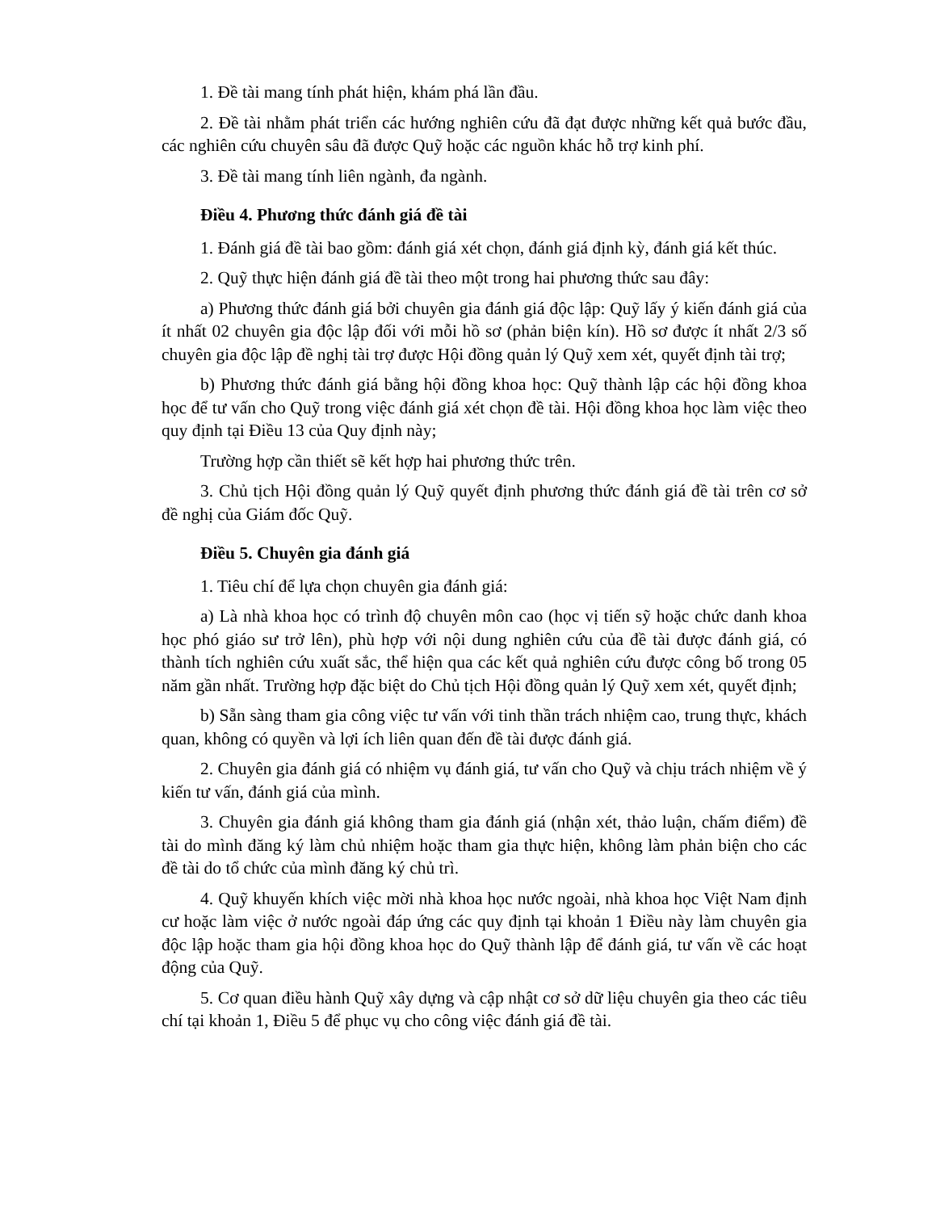1. Đề tài mang tính phát hiện, khám phá lần đầu.
2. Đề tài nhằm phát triển các hướng nghiên cứu đã đạt được những kết quả bước đầu, các nghiên cứu chuyên sâu đã được Quỹ hoặc các nguồn khác hỗ trợ kinh phí.
3. Đề tài mang tính liên ngành, đa ngành.
Điều 4. Phương thức đánh giá đề tài
1. Đánh giá đề tài bao gồm: đánh giá xét chọn, đánh giá định kỳ, đánh giá kết thúc.
2. Quỹ thực hiện đánh giá đề tài theo một trong hai phương thức sau đây:
a) Phương thức đánh giá bởi chuyên gia đánh giá độc lập: Quỹ lấy ý kiến đánh giá của ít nhất 02 chuyên gia độc lập đối với mỗi hồ sơ (phản biện kín). Hồ sơ được ít nhất 2/3 số chuyên gia độc lập đề nghị tài trợ được Hội đồng quản lý Quỹ xem xét, quyết định tài trợ;
b) Phương thức đánh giá bằng hội đồng khoa học: Quỹ thành lập các hội đồng khoa học để tư vấn cho Quỹ trong việc đánh giá xét chọn đề tài. Hội đồng khoa học làm việc theo quy định tại Điều 13 của Quy định này;
Trường hợp cần thiết sẽ kết hợp hai phương thức trên.
3. Chủ tịch Hội đồng quản lý Quỹ quyết định phương thức đánh giá đề tài trên cơ sở đề nghị của Giám đốc Quỹ.
Điều 5. Chuyên gia đánh giá
1. Tiêu chí để lựa chọn chuyên gia đánh giá:
a) Là nhà khoa học có trình độ chuyên môn cao (học vị tiến sỹ hoặc chức danh khoa học phó giáo sư trở lên), phù hợp với nội dung nghiên cứu của đề tài được đánh giá, có thành tích nghiên cứu xuất sắc, thể hiện qua các kết quả nghiên cứu được công bố trong 05 năm gần nhất. Trường hợp đặc biệt do Chủ tịch Hội đồng quản lý Quỹ xem xét, quyết định;
b) Sẵn sàng tham gia công việc tư vấn với tinh thần trách nhiệm cao, trung thực, khách quan, không có quyền và lợi ích liên quan đến đề tài được đánh giá.
2. Chuyên gia đánh giá có nhiệm vụ đánh giá, tư vấn cho Quỹ và chịu trách nhiệm về ý kiến tư vấn, đánh giá của mình.
3. Chuyên gia đánh giá không tham gia đánh giá (nhận xét, thảo luận, chấm điểm) đề tài do mình đăng ký làm chủ nhiệm hoặc tham gia thực hiện, không làm phản biện cho các đề tài do tổ chức của mình đăng ký chủ trì.
4. Quỹ khuyến khích việc mời nhà khoa học nước ngoài, nhà khoa học Việt Nam định cư hoặc làm việc ở nước ngoài đáp ứng các quy định tại khoản 1 Điều này làm chuyên gia độc lập hoặc tham gia hội đồng khoa học do Quỹ thành lập để đánh giá, tư vấn về các hoạt động của Quỹ.
5. Cơ quan điều hành Quỹ xây dựng và cập nhật cơ sở dữ liệu chuyên gia theo các tiêu chí tại khoản 1, Điều 5 để phục vụ cho công việc đánh giá đề tài.